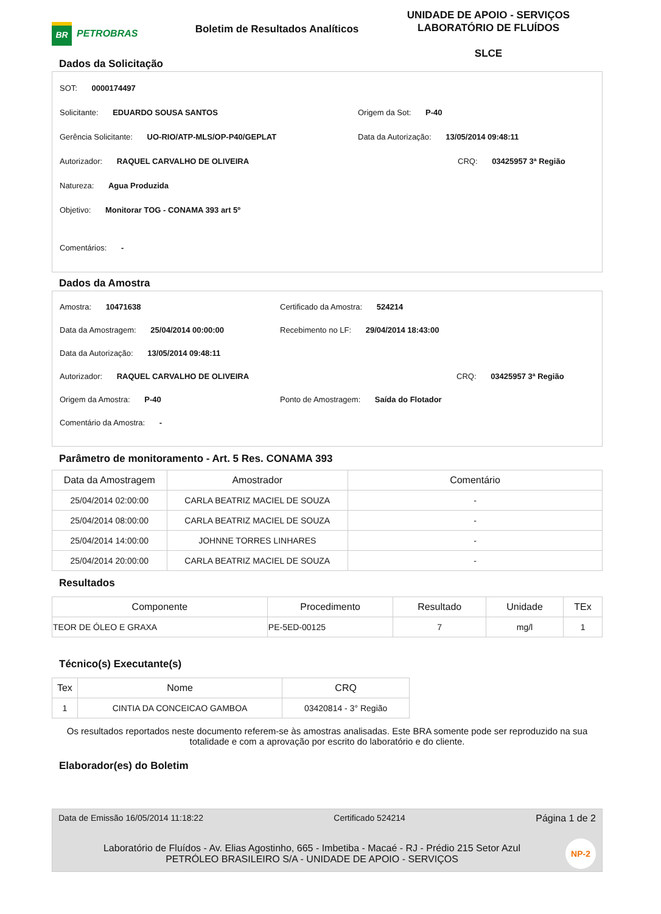BR
PETROBRAS
Boletim de Resultados Analíticos
UNIDADE DE APOIO - SERVIÇOS
LABORATÓRIO DE FLUÍDOS
SLCE
Dados da Solicitação
SOT: 0000174497
Solicitante: EDUARDO SOUSA SANTOS Origem da Sot: P-40
Gerência Solicitante: UO-RIO/ATP-MLS/OP-P40/GEPLAT Data da Autorização: 13/05/2014 09:48:11
Autorizador: RAQUEL CARVALHO DE OLIVEIRA CRQ: 03425957 3ª Região
Natureza: Agua Produzida
Objetivo: Monitorar TOG - CONAMA 393 art 5º
Comentários: -
Dados da Amostra
Amostra: 10471638 Certificado da Amostra: 524214
Data da Amostragem: 25/04/2014 00:00:00 Recebimento no LF: 29/04/2014 18:43:00
Data da Autorização: 13/05/2014 09:48:11
Autorizador: RAQUEL CARVALHO DE OLIVEIRA CRQ: 03425957 3ª Região
Origem da Amostra: P-40 Ponto de Amostragem: Saída do Flotador
Comentário da Amostra: -
Parâmetro de monitoramento - Art. 5 Res. CONAMA 393
| Data da Amostragem | Amostrador | Comentário |
| --- | --- | --- |
| 25/04/2014 02:00:00 | CARLA BEATRIZ MACIEL DE SOUZA | - |
| 25/04/2014 08:00:00 | CARLA BEATRIZ MACIEL DE SOUZA | - |
| 25/04/2014 14:00:00 | JOHNNE TORRES LINHARES | - |
| 25/04/2014 20:00:00 | CARLA BEATRIZ MACIEL DE SOUZA | - |
Resultados
| Componente | Procedimento | Resultado | Unidade | TEx |
| --- | --- | --- | --- | --- |
| TEOR DE ÓLEO E GRAXA | PE-5ED-00125 | 7 | mg/l | 1 |
Técnico(s) Executante(s)
| Tex | Nome | CRQ |
| --- | --- | --- |
| 1 | CINTIA DA CONCEICAO GAMBOA | 03420814 - 3° Região |
Os resultados reportados neste documento referem-se às amostras analisadas. Este BRA somente pode ser reproduzido na sua totalidade e com a aprovação por escrito do laboratório e do cliente.
Elaborador(es) do Boletim
Data de Emissão 16/05/2014 11:18:22 Certificado 524214 Página 1 de 2
Laboratório de Fluídos - Av. Elias Agostinho, 665 - Imbetiba - Macaé - RJ - Prédio 215 Setor Azul
PETRÓLEO BRASILEIRO S/A - UNIDADE DE APOIO - SERVIÇOS
NP-2